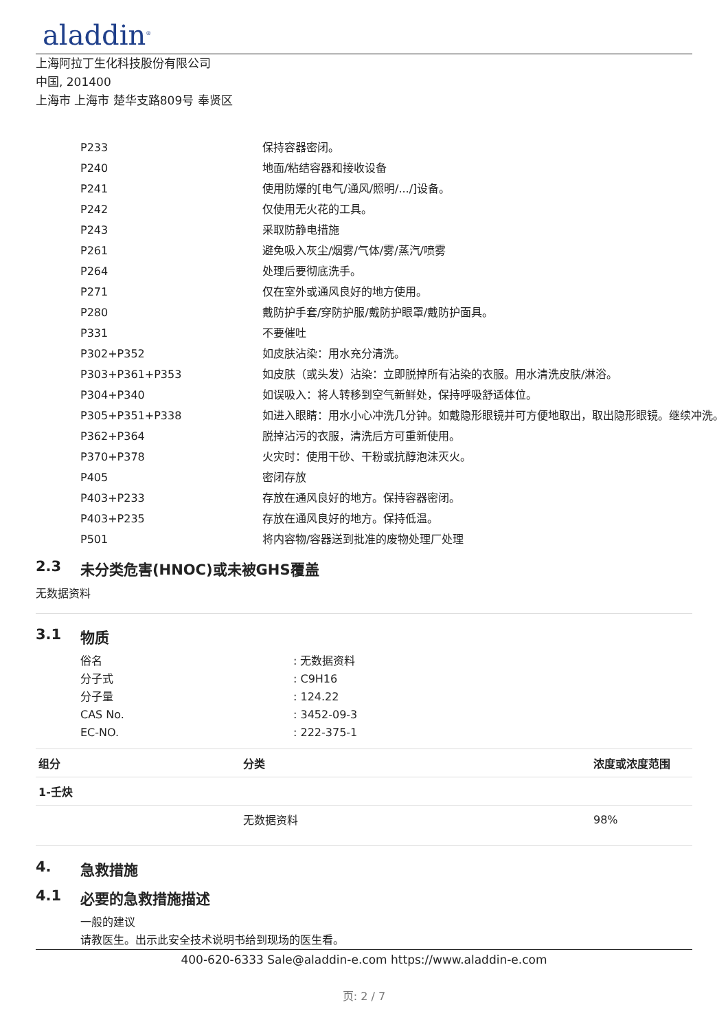aladdin<sup>®</sup>
上海阿拉丁生化科技股份有限公司
中国, 201400
上海市 上海市 楚华支路809号 奉贤区
| P233 | 保持容器密闭。 |
| P240 | 地面/粘结容器和接收设备 |
| P241 | 使用防爆的[电气/通风/照明/.../]设备。 |
| P242 | 仅使用无火花的工具。 |
| P243 | 采取防静电措施 |
| P261 | 避免吸入灰尘/烟雾/气体/雾/蒸汽/喷雾 |
| P264 | 处理后要彻底洗手。 |
| P271 | 仅在室外或通风良好的地方使用。 |
| P280 | 戴防护手套/穿防护服/戴防护眼罩/戴防护面具。 |
| P331 | 不要催吐 |
| P302+P352 | 如皮肤沾染：用水充分清洗。 |
| P303+P361+P353 | 如皮肤（或头发）沾染：立即脱掉所有沾染的衣服。用水清洗皮肤/淋浴。 |
| P304+P340 | 如误吸入：将人转移到空气新鲜处，保持呼吸舒适体位。 |
| P305+P351+P338 | 如进入眼睛：用水小心冲洗几分钟。如戴隐形眼镜并可方便地取出，取出隐形眼镜。继续冲洗。 |
| P362+P364 | 脱掉沾污的衣服，清洗后方可重新使用。 |
| P370+P378 | 火灾时：使用干砂、干粉或抗醇泡沫灭火。 |
| P405 | 密闭存放 |
| P403+P233 | 存放在通风良好的地方。保持容器密闭。 |
| P403+P235 | 存放在通风良好的地方。保持低温。 |
| P501 | 将内容物/容器送到批准的废物处理厂处理 |
2.3 未分类危害(HNOC)或未被GHS覆盖
无数据资料
3.1 物质
俗名: 无数据资料
分子式: C9H16
分子量: 124.22
CAS No.: 3452-09-3
EC-NO.: 222-375-1
| 组分 | 分类 | 浓度或浓度范围 |
| --- | --- | --- |
| 1-壬炔 | | |
| | 无数据资料 | 98% |
4. 急救措施
4.1 必要的急救措施描述
一般的建议
请教医生。出示此安全技术说明书给到现场的医生看。
400-620-6333 Sale@aladdin-e.com https://www.aladdin-e.com
页: 2 / 7